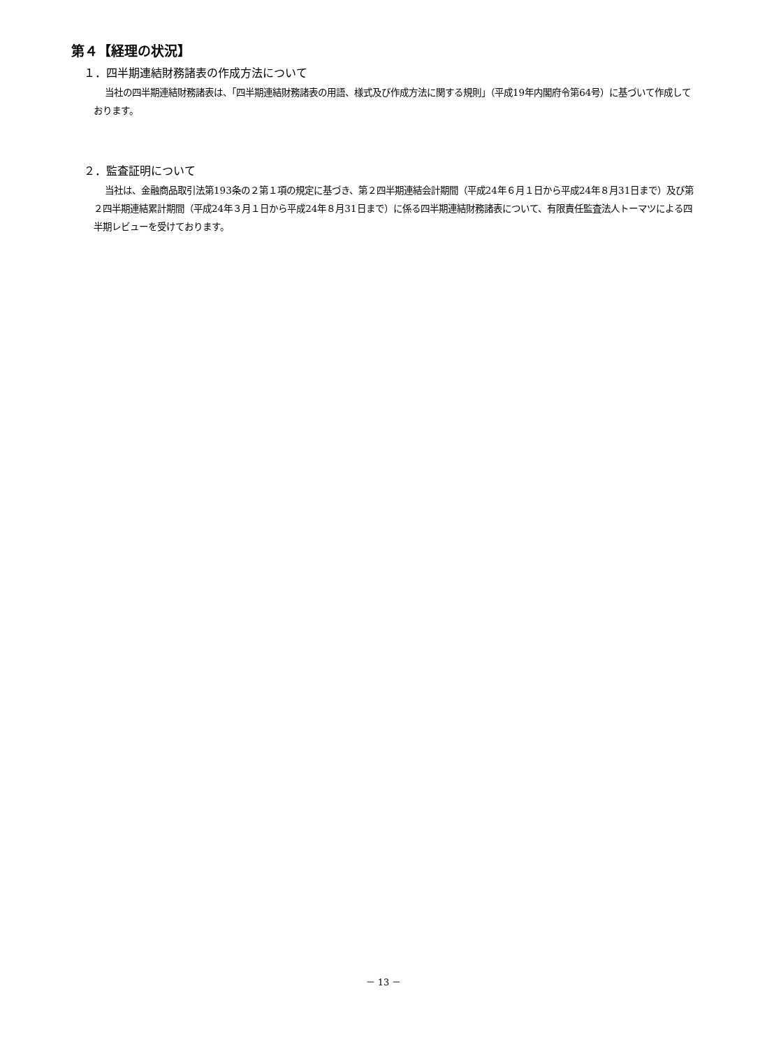第４【経理の状況】
１．四半期連結財務諸表の作成方法について
当社の四半期連結財務諸表は、「四半期連結財務諸表の用語、様式及び作成方法に関する規則」（平成19年内閣府令第64号）に基づいて作成しております。
２．監査証明について
当社は、金融商品取引法第193条の２第１項の規定に基づき、第２四半期連結会計期間（平成24年６月１日から平成24年８月31日まで）及び第２四半期連結累計期間（平成24年３月１日から平成24年８月31日まで）に係る四半期連結財務諸表について、有限責任監査法人トーマツによる四半期レビューを受けております。
－ 13 －